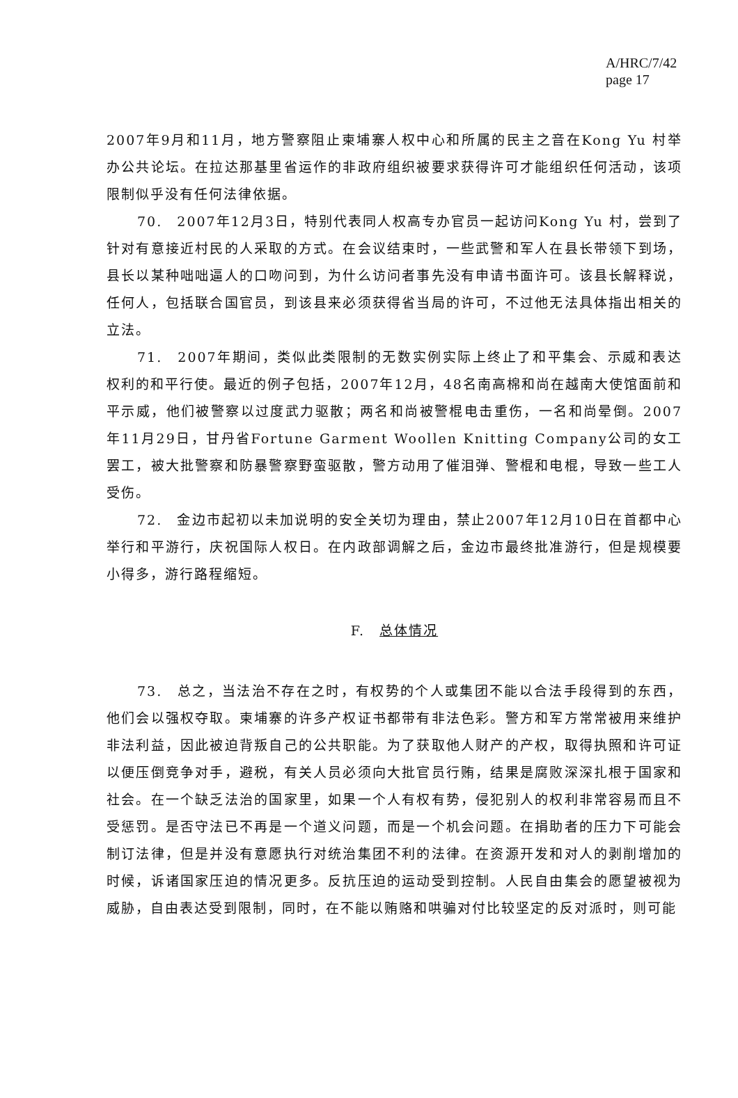A/HRC/7/42
page 17
2007年9月和11月，地方警察阻止柬埔寨人权中心和所属的民主之音在Kong Yu 村举办公共论坛。在拉达那基里省运作的非政府组织被要求获得许可才能组织任何活动，该项限制似乎没有任何法律依据。
70.　2007年12月3日，特别代表同人权高专办官员一起访问Kong Yu 村，尝到了针对有意接近村民的人采取的方式。在会议结束时，一些武警和军人在县长带领下到场，县长以某种咄咄逼人的口吻问到，为什么访问者事先没有申请书面许可。该县长解释说，任何人，包括联合国官员，到该县来必须获得省当局的许可，不过他无法具体指出相关的立法。
71.　2007年期间，类似此类限制的无数实例实际上终止了和平集会、示威和表达权利的和平行使。最近的例子包括，2007年12月，48名南高棉和尚在越南大使馆面前和平示威，他们被警察以过度武力驱散；两名和尚被警棍电击重伤，一名和尚晕倒。2007年11月29日，甘丹省Fortune Garment Woollen Knitting Company公司的女工罢工，被大批警察和防暴警察野蛮驱散，警方动用了催泪弹、警棍和电棍，导致一些工人受伤。
72.　金边市起初以未加说明的安全关切为理由，禁止2007年12月10日在首都中心举行和平游行，庆祝国际人权日。在内政部调解之后，金边市最终批准游行，但是规模要小得多，游行路程缩短。
F.　总体情况
73.　总之，当法治不存在之时，有权势的个人或集团不能以合法手段得到的东西，他们会以强权夺取。柬埔寨的许多产权证书都带有非法色彩。警方和军方常常被用来维护非法利益，因此被迫背叛自己的公共职能。为了获取他人财产的产权，取得执照和许可证以便压倒竞争对手，避税，有关人员必须向大批官员行贿，结果是腐败深深扎根于国家和社会。在一个缺乏法治的国家里，如果一个人有权有势，侵犯别人的权利非常容易而且不受惩罚。是否守法已不再是一个道义问题，而是一个机会问题。在捐助者的压力下可能会制订法律，但是并没有意愿执行对统治集团不利的法律。在资源开发和对人的剥削增加的时候，诉诸国家压迫的情况更多。反抗压迫的运动受到控制。人民自由集会的愿望被视为威胁，自由表达受到限制，同时，在不能以贿赂和哄骗对付比较坚定的反对派时，则可能